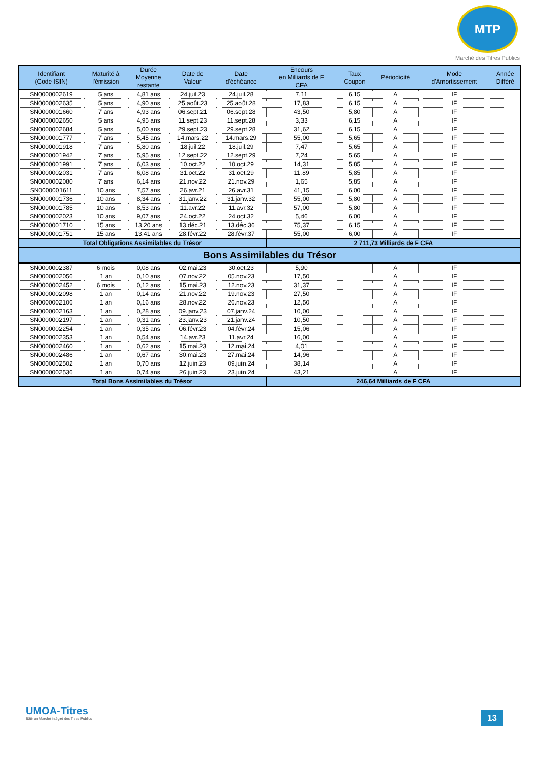MTP
Marché des Titres Publics
| Identifiant (Code ISIN) | Maturité à l'émission | Durée Moyenne restante | Date de Valeur | Date d'échéance | Encours en Milliards de F CFA | Taux Coupon | Périodicité | Mode d'Amortissement | Année Différé |
| --- | --- | --- | --- | --- | --- | --- | --- | --- | --- |
| SN0000002619 | 5 ans | 4,81 ans | 24.juil.23 | 24.juil.28 | 7,11 | 6,15 | A | IF | |
| SN0000002635 | 5 ans | 4,90 ans | 25.août.23 | 25.août.28 | 17,83 | 6,15 | A | IF | |
| SN0000001660 | 7 ans | 4,93 ans | 06.sept.21 | 06.sept.28 | 43,50 | 5,80 | A | IF | |
| SN0000002650 | 5 ans | 4,95 ans | 11.sept.23 | 11.sept.28 | 3,33 | 6,15 | A | IF | |
| SN0000002684 | 5 ans | 5,00 ans | 29.sept.23 | 29.sept.28 | 31,62 | 6,15 | A | IF | |
| SN0000001777 | 7 ans | 5,45 ans | 14.mars.22 | 14.mars.29 | 55,00 | 5,65 | A | IF | |
| SN0000001918 | 7 ans | 5,80 ans | 18.juil.22 | 18.juil.29 | 7,47 | 5,65 | A | IF | |
| SN0000001942 | 7 ans | 5,95 ans | 12.sept.22 | 12.sept.29 | 7,24 | 5,65 | A | IF | |
| SN0000001991 | 7 ans | 6,03 ans | 10.oct.22 | 10.oct.29 | 14,31 | 5,85 | A | IF | |
| SN0000002031 | 7 ans | 6,08 ans | 31.oct.22 | 31.oct.29 | 11,89 | 5,85 | A | IF | |
| SN0000002080 | 7 ans | 6,14 ans | 21.nov.22 | 21.nov.29 | 1,65 | 5,85 | A | IF | |
| SN0000001611 | 10 ans | 7,57 ans | 26.avr.21 | 26.avr.31 | 41,15 | 6,00 | A | IF | |
| SN0000001736 | 10 ans | 8,34 ans | 31.janv.22 | 31.janv.32 | 55,00 | 5,80 | A | IF | |
| SN0000001785 | 10 ans | 8,53 ans | 11.avr.22 | 11.avr.32 | 57,00 | 5,80 | A | IF | |
| SN0000002023 | 10 ans | 9,07 ans | 24.oct.22 | 24.oct.32 | 5,46 | 6,00 | A | IF | |
| SN0000001710 | 15 ans | 13,20 ans | 13.déc.21 | 13.déc.36 | 75,37 | 6,15 | A | IF | |
| SN0000001751 | 15 ans | 13,41 ans | 28.févr.22 | 28.févr.37 | 55,00 | 6,00 | A | IF | |
| Total Obligations Assimilables du Trésor | | | | | 2 711,73 Milliards de F CFA | | | | |
| Bons Assimilables du Trésor | | | | | | | | | |
| SN0000002387 | 6 mois | 0,08 ans | 02.mai.23 | 30.oct.23 | 5,90 | | A | IF | |
| SN0000002056 | 1 an | 0,10 ans | 07.nov.22 | 05.nov.23 | 17,50 | | A | IF | |
| SN0000002452 | 6 mois | 0,12 ans | 15.mai.23 | 12.nov.23 | 31,37 | | A | IF | |
| SN0000002098 | 1 an | 0,14 ans | 21.nov.22 | 19.nov.23 | 27,50 | | A | IF | |
| SN0000002106 | 1 an | 0,16 ans | 28.nov.22 | 26.nov.23 | 12,50 | | A | IF | |
| SN0000002163 | 1 an | 0,28 ans | 09.janv.23 | 07.janv.24 | 10,00 | | A | IF | |
| SN0000002197 | 1 an | 0,31 ans | 23.janv.23 | 21.janv.24 | 10,50 | | A | IF | |
| SN0000002254 | 1 an | 0,35 ans | 06.févr.23 | 04.févr.24 | 15,06 | | A | IF | |
| SN0000002353 | 1 an | 0,54 ans | 14.avr.23 | 11.avr.24 | 16,00 | | A | IF | |
| SN0000002460 | 1 an | 0,62 ans | 15.mai.23 | 12.mai.24 | 4,01 | | A | IF | |
| SN0000002486 | 1 an | 0,67 ans | 30.mai.23 | 27.mai.24 | 14,96 | | A | IF | |
| SN0000002502 | 1 an | 0,70 ans | 12.juin.23 | 09.juin.24 | 38,14 | | A | IF | |
| SN0000002536 | 1 an | 0,74 ans | 26.juin.23 | 23.juin.24 | 43,21 | | A | IF | |
| Total Bons Assimilables du Trésor | | | | | 246,64 Milliards de F CFA | | | | |
UMOA-Titres
Bâtir un Marché intégré des Titres Publics
13